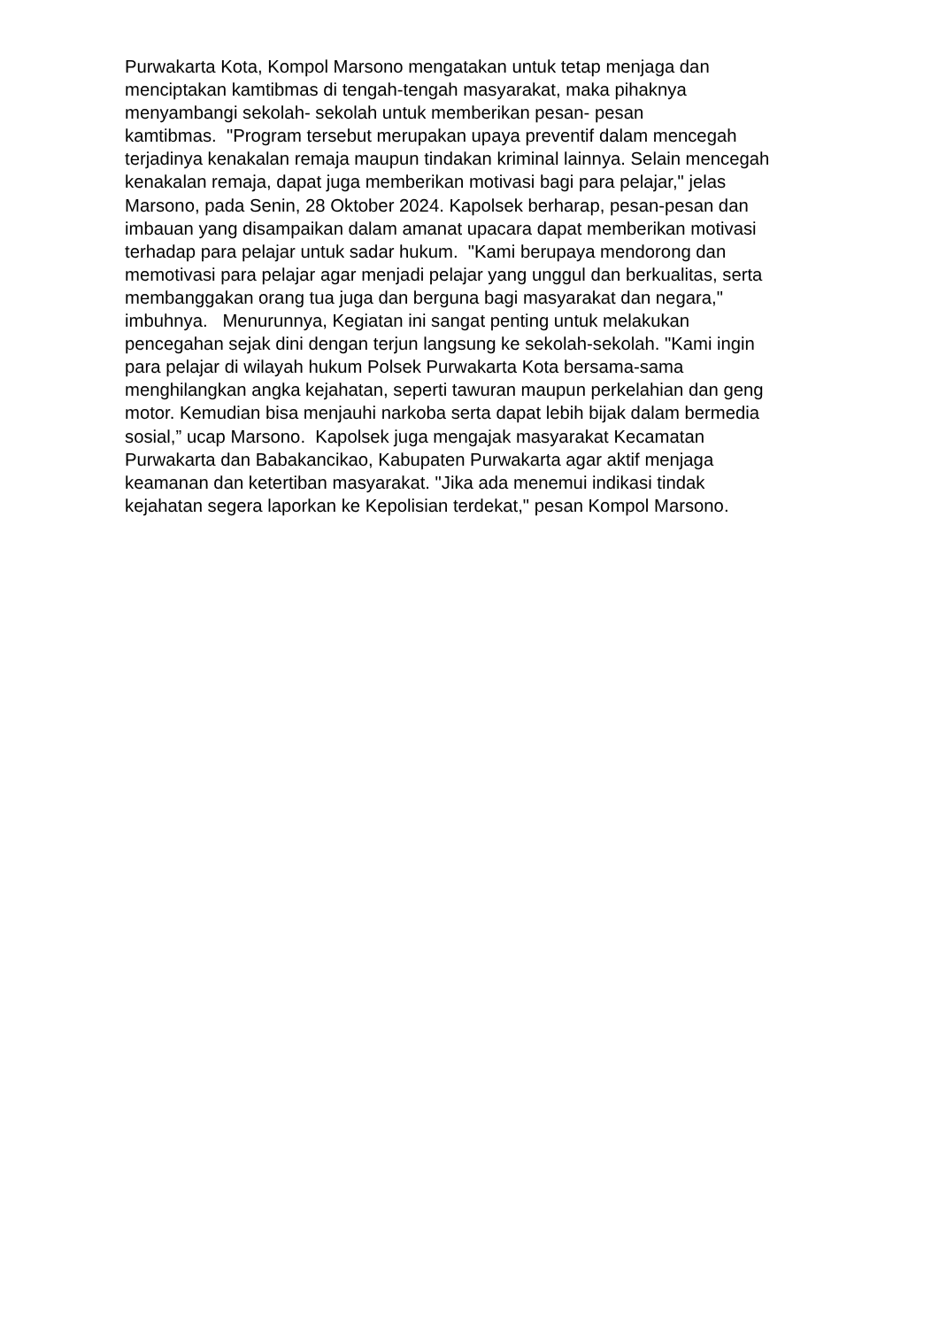Purwakarta Kota, Kompol Marsono mengatakan untuk tetap menjaga dan menciptakan kamtibmas di tengah-tengah masyarakat, maka pihaknya menyambangi sekolah- sekolah untuk memberikan pesan- pesan kamtibmas. "Program tersebut merupakan upaya preventif dalam mencegah terjadinya kenakalan remaja maupun tindakan kriminal lainnya. Selain mencegah kenakalan remaja, dapat juga memberikan motivasi bagi para pelajar," jelas Marsono, pada Senin, 28 Oktober 2024. Kapolsek berharap, pesan-pesan dan imbauan yang disampaikan dalam amanat upacara dapat memberikan motivasi terhadap para pelajar untuk sadar hukum. "Kami berupaya mendorong dan memotivasi para pelajar agar menjadi pelajar yang unggul dan berkualitas, serta membanggakan orang tua juga dan berguna bagi masyarakat dan negara," imbuhnya. Menurunnya, Kegiatan ini sangat penting untuk melakukan pencegahan sejak dini dengan terjun langsung ke sekolah-sekolah. "Kami ingin para pelajar di wilayah hukum Polsek Purwakarta Kota bersama-sama menghilangkan angka kejahatan, seperti tawuran maupun perkelahian dan geng motor. Kemudian bisa menjauhi narkoba serta dapat lebih bijak dalam bermedia sosial,” ucap Marsono. Kapolsek juga mengajak masyarakat Kecamatan Purwakarta dan Babakancikao, Kabupaten Purwakarta agar aktif menjaga keamanan dan ketertiban masyarakat. "Jika ada menemui indikasi tindak kejahatan segera laporkan ke Kepolisian terdekat," pesan Kompol Marsono.